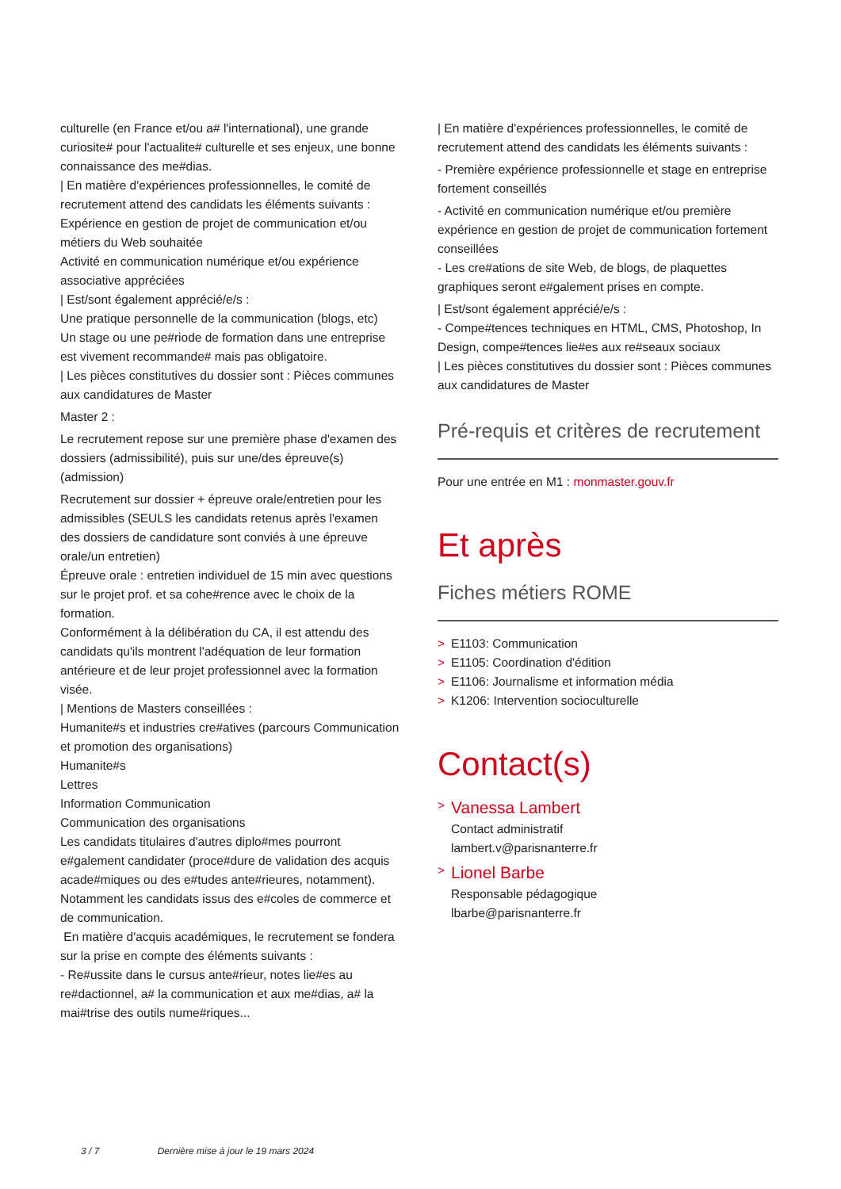culturelle (en France et/ou a# l'international), une grande curiosite# pour l'actualite# culturelle et ses enjeux, une bonne connaissance des me#dias.
| En matière d'expériences professionnelles, le comité de recrutement attend des candidats les éléments suivants :
Expérience en gestion de projet de communication et/ou métiers du Web souhaitée
Activité en communication numérique et/ou expérience associative appréciées
| Est/sont également apprécié/e/s :
Une pratique personnelle de la communication (blogs, etc)
Un stage ou une pe#riode de formation dans une entreprise est vivement recommande# mais pas obligatoire.
| Les pièces constitutives du dossier sont : Pièces communes aux candidatures de Master
Master 2 :
Le recrutement repose sur une première phase d'examen des dossiers (admissibilité), puis sur une/des épreuve(s) (admission)
Recrutement sur dossier + épreuve orale/entretien pour les admissibles (SEULS les candidats retenus après l'examen des dossiers de candidature sont conviés à une épreuve orale/un entretien)
Épreuve orale : entretien individuel de 15 min avec questions sur le projet prof. et sa cohe#rence avec le choix de la formation.
Conformément à la délibération du CA, il est attendu des candidats qu'ils montrent l'adéquation de leur formation antérieure et de leur projet professionnel avec la formation visée.
| Mentions de Masters conseillées :
Humanite#s et industries cre#atives (parcours Communication et promotion des organisations)
Humanite#s
Lettres
Information Communication
Communication des organisations
Les candidats titulaires d'autres diplo#mes pourront e#galement candidater (proce#dure de validation des acquis acade#miques ou des e#tudes ante#rieures, notamment). Notamment les candidats issus des e#coles de commerce et de communication.
En matière d'acquis académiques, le recrutement se fondera sur la prise en compte des éléments suivants :
- Re#ussite dans le cursus ante#rieur, notes lie#es au re#dactionnel, a# la communication et aux me#dias, a# la mai#trise des outils nume#riques...
| En matière d'expériences professionnelles, le comité de recrutement attend des candidats les éléments suivants :
- Première expérience professionnelle et stage en entreprise fortement conseillés
- Activité en communication numérique et/ou première expérience en gestion de projet de communication fortement conseillées
- Les cre#ations de site Web, de blogs, de plaquettes graphiques seront e#galement prises en compte.
| Est/sont également apprécié/e/s :
- Compe#tences techniques en HTML, CMS, Photoshop, In Design, compe#tences lie#es aux re#seaux sociaux
| Les pièces constitutives du dossier sont : Pièces communes aux candidatures de Master
Pré-requis et critères de recrutement
Pour une entrée en M1 : monmaster.gouv.fr
Et après
Fiches métiers ROME
> E1103: Communication
> E1105: Coordination d'édition
> E1106: Journalisme et information média
> K1206: Intervention socioculturelle
Contact(s)
> Vanessa Lambert
Contact administratif
lambert.v@parisnanterre.fr
> Lionel Barbe
Responsable pédagogique
lbarbe@parisnanterre.fr
3 / 7 Dernière mise à jour le 19 mars 2024